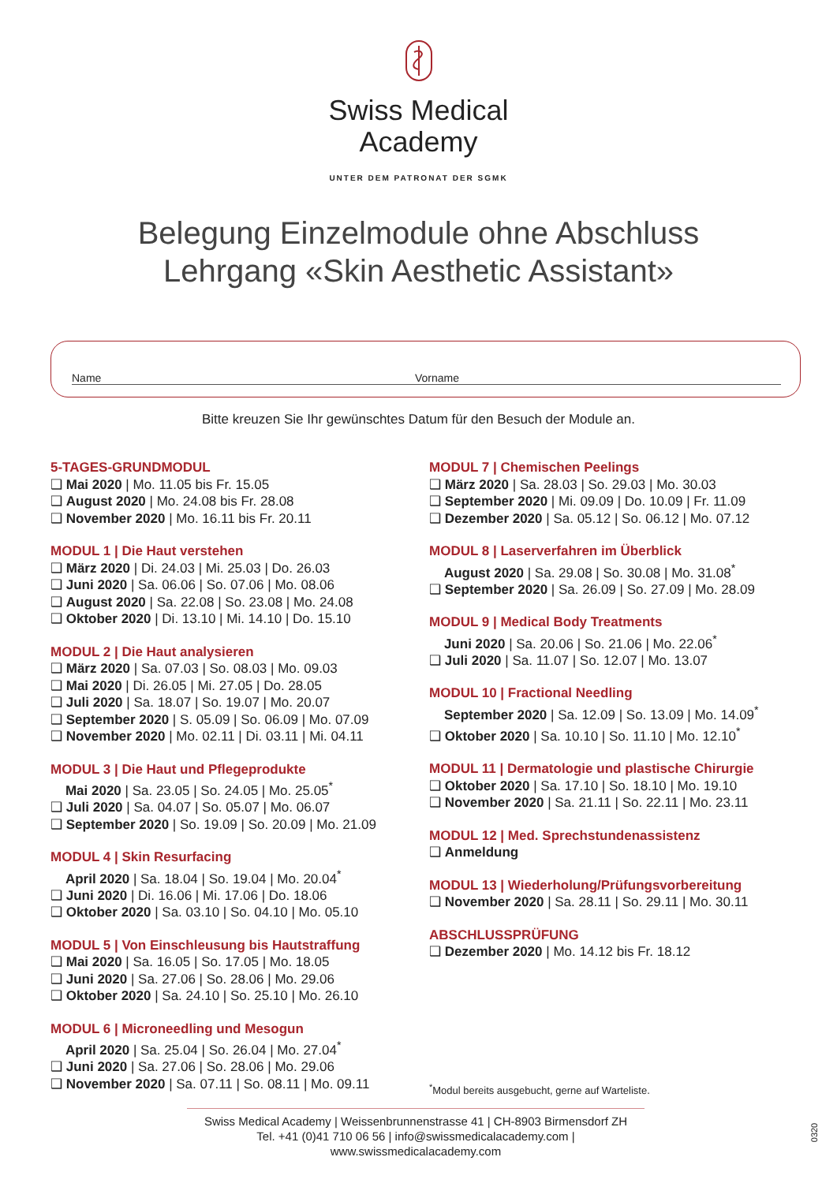Swiss Medical
Academy
UNTER DEM PATRONAT DER SGMK
Belegung Einzelmodule ohne Abschluss
Lehrgang «Skin Aesthetic Assistant»
Name Vorname
Bitte kreuzen Sie Ihr gewünschtes Datum für den Besuch der Module an.
5-TAGES-GRUNDMODUL
❑ Mai 2020 | Mo. 11.05 bis Fr. 15.05
❑ August 2020 | Mo. 24.08 bis Fr. 28.08
❑ November 2020 | Mo. 16.11 bis Fr. 20.11
MODUL 1 | Die Haut verstehen
❑ März 2020 | Di. 24.03 | Mi. 25.03 | Do. 26.03
❑ Juni 2020 | Sa. 06.06 | So. 07.06 | Mo. 08.06
❑ August 2020 | Sa. 22.08 | So. 23.08 | Mo. 24.08
❑ Oktober 2020 | Di. 13.10 | Mi. 14.10 | Do. 15.10
MODUL 2 | Die Haut analysieren
❑ März 2020 | Sa. 07.03 | So. 08.03 | Mo. 09.03
❑ Mai 2020 | Di. 26.05 | Mi. 27.05 | Do. 28.05
❑ Juli 2020 | Sa. 18.07 | So. 19.07 | Mo. 20.07
❑ September 2020 | S. 05.09 | So. 06.09 | Mo. 07.09
❑ November 2020 | Mo. 02.11 | Di. 03.11 | Mi. 04.11
MODUL 3 | Die Haut und Pflegeprodukte
Mai 2020 | Sa. 23.05 | So. 24.05 | Mo. 25.05<sup>*</sup>
❑ Juli 2020 | Sa. 04.07 | So. 05.07 | Mo. 06.07
❑ September 2020 | So. 19.09 | So. 20.09 | Mo. 21.09
MODUL 4 | Skin Resurfacing
April 2020 | Sa. 18.04 | So. 19.04 | Mo. 20.04<sup>*</sup>
❑ Juni 2020 | Di. 16.06 | Mi. 17.06 | Do. 18.06
❑ Oktober 2020 | Sa. 03.10 | So. 04.10 | Mo. 05.10
MODUL 5 | Von Einschleusung bis Hautstraffung
❑ Mai 2020 | Sa. 16.05 | So. 17.05 | Mo. 18.05
❑ Juni 2020 | Sa. 27.06 | So. 28.06 | Mo. 29.06
❑ Oktober 2020 | Sa. 24.10 | So. 25.10 | Mo. 26.10
MODUL 6 | Microneedling und Mesogun
April 2020 | Sa. 25.04 | So. 26.04 | Mo. 27.04<sup>*</sup>
❑ Juni 2020 | Sa. 27.06 | So. 28.06 | Mo. 29.06
❑ November 2020 | Sa. 07.11 | So. 08.11 | Mo. 09.11
MODUL 7 | Chemischen Peelings
❑ März 2020 | Sa. 28.03 | So. 29.03 | Mo. 30.03
❑ September 2020 | Mi. 09.09 | Do. 10.09 | Fr. 11.09
❑ Dezember 2020 | Sa. 05.12 | So. 06.12 | Mo. 07.12
MODUL 8 | Laserverfahren im Überblick
August 2020 | Sa. 29.08 | So. 30.08 | Mo. 31.08<sup>*</sup>
❑ September 2020 | Sa. 26.09 | So. 27.09 | Mo. 28.09
MODUL 9 | Medical Body Treatments
Juni 2020 | Sa. 20.06 | So. 21.06 | Mo. 22.06<sup>*</sup>
❑ Juli 2020 | Sa. 11.07 | So. 12.07 | Mo. 13.07
MODUL 10 | Fractional Needling
September 2020 | Sa. 12.09 | So. 13.09 | Mo. 14.09<sup>*</sup>
❑ Oktober 2020 | Sa. 10.10 | So. 11.10 | Mo. 12.10<sup>*</sup>
MODUL 11 | Dermatologie und plastische Chirurgie
❑ Oktober 2020 | Sa. 17.10 | So. 18.10 | Mo. 19.10
❑ November 2020 | Sa. 21.11 | So. 22.11 | Mo. 23.11
MODUL 12 | Med. Sprechstundenassistenz
❑ Anmeldung
MODUL 13 | Wiederholung/Prüfungsvorbereitung
❑ November 2020 | Sa. 28.11 | So. 29.11 | Mo. 30.11
ABSCHLUSSPRÜFUNG
❑ Dezember 2020 | Mo. 14.12 bis Fr. 18.12
<sup>*</sup> Modul bereits ausgebucht, gerne auf Warteliste.
Swiss Medical Academy | Weissenbrunnenstrasse 41 | CH-8903 Birmensdorf ZH
Tel. +41 (0)41 710 06 56 | info@swissmedicalacademy.com | www.swissmedicalacademy.com
0320